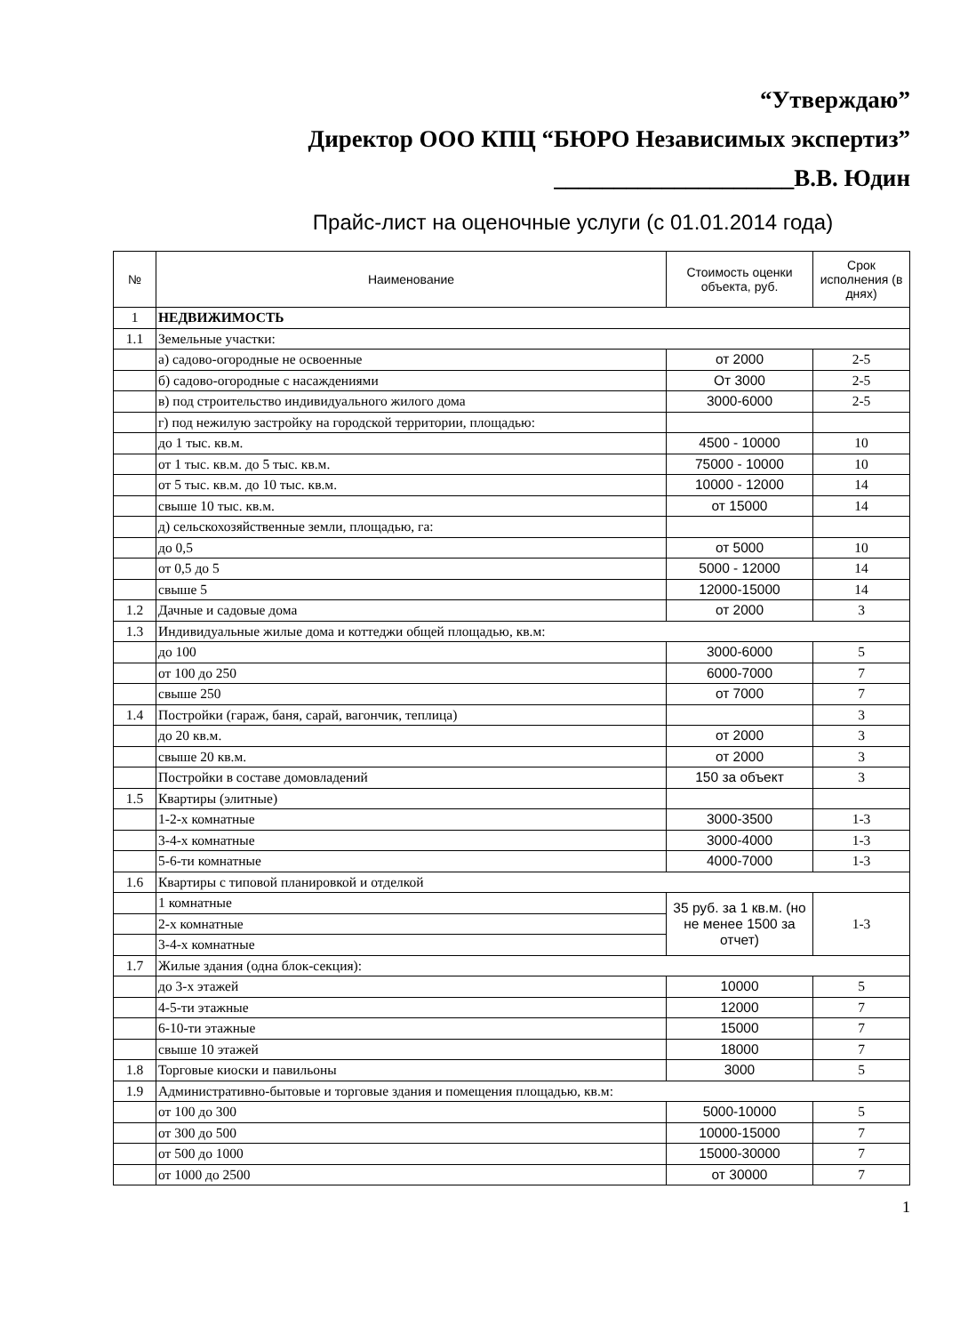“Утверждаю”
Директор ООО КПЦ “БЮРО Независимых экспертиз”
____________________В.В. Юдин
Прайс-лист на оценочные услуги (с 01.01.2014 года)
| № | Наименование | Стоимость оценки объекта, руб. | Срок исполнения (в днях) |
| --- | --- | --- | --- |
| 1 | НЕДВИЖИМОСТЬ | | |
| 1.1 | Земельные участки: | | |
| | а) садово-огородные не освоенные | от 2000 | 2-5 |
| | б) садово-огородные с насаждениями | От 3000 | 2-5 |
| | в) под строительство индивидуального жилого дома | 3000-6000 | 2-5 |
| | г) под нежилую застройку на городской территории, площадью: | | |
| | до 1 тыс. кв.м. | 4500 - 10000 | 10 |
| | от 1 тыс. кв.м. до 5 тыс. кв.м. | 75000 - 10000 | 10 |
| | от 5 тыс. кв.м. до 10 тыс. кв.м. | 10000 - 12000 | 14 |
| | свыше 10 тыс. кв.м. | от 15000 | 14 |
| | д) сельскохозяйственные земли, площадью, га: | | |
| | до 0,5 | от 5000 | 10 |
| | от 0,5 до 5 | 5000 - 12000 | 14 |
| | свыше 5 | 12000-15000 | 14 |
| 1.2 | Дачные и садовые дома | от 2000 | 3 |
| 1.3 | Индивидуальные жилые дома и коттеджи общей площадью, кв.м: | | |
| | до 100 | 3000-6000 | 5 |
| | от 100 до 250 | 6000-7000 | 7 |
| | свыше 250 | от 7000 | 7 |
| 1.4 | Постройки (гараж, баня, сарай, вагончик, теплица) | | 3 |
| | до 20 кв.м. | от 2000 | 3 |
| | свыше 20 кв.м. | от 2000 | 3 |
| | Постройки в составе домовладений | 150 за объект | 3 |
| 1.5 | Квартиры (элитные) | | |
| | 1-2-х комнатные | 3000-3500 | 1-3 |
| | 3-4-х комнатные | 3000-4000 | 1-3 |
| | 5-6-ти комнатные | 4000-7000 | 1-3 |
| 1.6 | Квартиры с типовой планировкой и отделкой | | |
| | 1 комнатные | 35 руб. за 1 кв.м. (но не менее 1500 за отчет) | 1-3 |
| | 2-х комнатные | | |
| | 3-4-х комнатные | | |
| 1.7 | Жилые здания (одна блок-секция): | | |
| | до 3-х этажей | 10000 | 5 |
| | 4-5-ти этажные | 12000 | 7 |
| | 6-10-ти этажные | 15000 | 7 |
| | свыше 10 этажей | 18000 | 7 |
| 1.8 | Торговые киоски и павильоны | 3000 | 5 |
| 1.9 | Административно-бытовые и торговые здания и помещения площадью, кв.м: | | |
| | от 100 до 300 | 5000-10000 | 5 |
| | от 300 до 500 | 10000-15000 | 7 |
| | от 500 до 1000 | 15000-30000 | 7 |
| | от 1000 до 2500 | от 30000 | 7 |
1